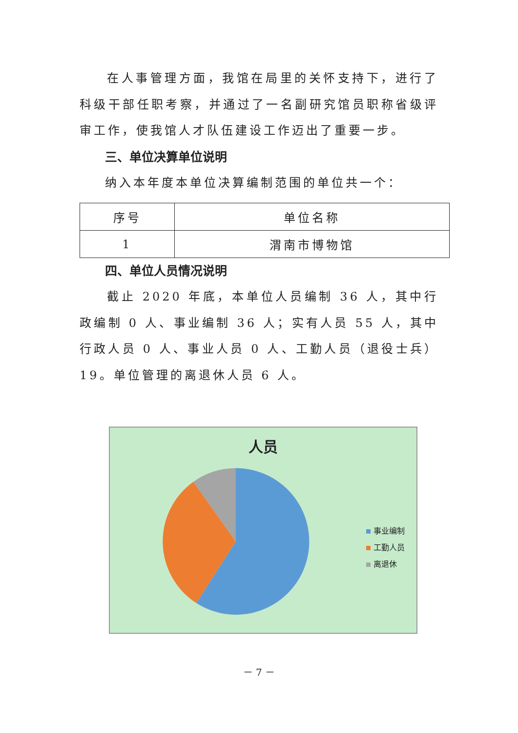在人事管理方面，我馆在局里的关怀支持下，进行了科级干部任职考察，并通过了一名副研究馆员职称省级评审工作，使我馆人才队伍建设工作迈出了重要一步。
三、单位决算单位说明
纳入本年度本单位决算编制范围的单位共一个：
| 序号 | 单位名称 |
| --- | --- |
| 1 | 渭南市博物馆 |
四、单位人员情况说明
截止 2020 年底，本单位人员编制 36 人，其中行政编制 0 人、事业编制 36 人；实有人员 55 人，其中行政人员 0 人、事业人员 0 人、工勤人员（退役士兵）19。单位管理的离退休人员 6 人。
人员
事业编制
工勤人员
离退休
－ 7 －